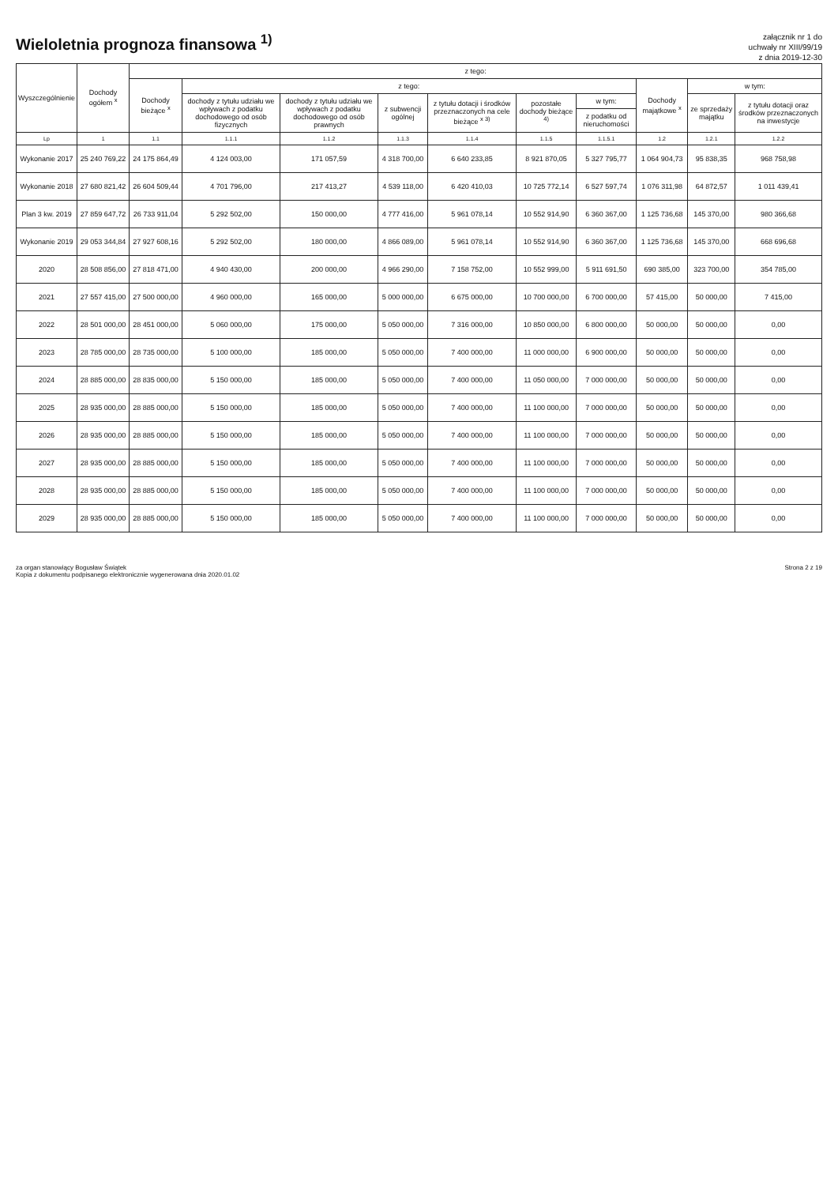Wieloletnia prognoza finansowa <sup>1)</sup>
załącznik nr 1 do
uchwały nr XIII/99/19
z dnia 2019-12-30
| Wyszczególnienie | Dochody ogółem <sup>x</sup> | z tego: | | | | | | | | | |
| --- | --- | --- | --- | --- | --- | --- | --- | --- | --- | --- | --- |
| | | Dochody bieżące <sup>x</sup> | z tego: | | | | | | Dochody majątkowe <sup>x</sup> | w tym: | |
| | | | dochody z tytułu udziału we wpływach z podatku dochodowego od osób fizycznych | dochody z tytułu udziału we wpływach z podatku dochodowego od osób prawnych | z subwencji ogólnej | z tytułu dotacji i środków przeznaczonych na cele bieżące <sup>x 3)</sup> | pozostałe dochody bieżące <sup>4)</sup> | w tym: | | ze sprzedaży majątku | z tytułu dotacji oraz środków przeznaczonych na inwestycje |
| | | | | | | | | z podatku od nieruchomości | | | |
| Lp | 1 | 1.1 | 1.1.1 | 1.1.2 | 1.1.3 | 1.1.4 | 1.1.5 | 1.1.5.1 | 1.2 | 1.2.1 | 1.2.2 |
| Wykonanie 2017 | 25 240 769,22 | 24 175 864,49 | 4 124 003,00 | 171 057,59 | 4 318 700,00 | 6 640 233,85 | 8 921 870,05 | 5 327 795,77 | 1 064 904,73 | 95 838,35 | 968 758,98 |
| Wykonanie 2018 | 27 680 821,42 | 26 604 509,44 | 4 701 796,00 | 217 413,27 | 4 539 118,00 | 6 420 410,03 | 10 725 772,14 | 6 527 597,74 | 1 076 311,98 | 64 872,57 | 1 011 439,41 |
| Plan 3 kw. 2019 | 27 859 647,72 | 26 733 911,04 | 5 292 502,00 | 150 000,00 | 4 777 416,00 | 5 961 078,14 | 10 552 914,90 | 6 360 367,00 | 1 125 736,68 | 145 370,00 | 980 366,68 |
| Wykonanie 2019 | 29 053 344,84 | 27 927 608,16 | 5 292 502,00 | 180 000,00 | 4 866 089,00 | 5 961 078,14 | 10 552 914,90 | 6 360 367,00 | 1 125 736,68 | 145 370,00 | 668 696,68 |
| 2020 | 28 508 856,00 | 27 818 471,00 | 4 940 430,00 | 200 000,00 | 4 966 290,00 | 7 158 752,00 | 10 552 999,00 | 5 911 691,50 | 690 385,00 | 323 700,00 | 354 785,00 |
| 2021 | 27 557 415,00 | 27 500 000,00 | 4 960 000,00 | 165 000,00 | 5 000 000,00 | 6 675 000,00 | 10 700 000,00 | 6 700 000,00 | 57 415,00 | 50 000,00 | 7 415,00 |
| 2022 | 28 501 000,00 | 28 451 000,00 | 5 060 000,00 | 175 000,00 | 5 050 000,00 | 7 316 000,00 | 10 850 000,00 | 6 800 000,00 | 50 000,00 | 50 000,00 | 0,00 |
| 2023 | 28 785 000,00 | 28 735 000,00 | 5 100 000,00 | 185 000,00 | 5 050 000,00 | 7 400 000,00 | 11 000 000,00 | 6 900 000,00 | 50 000,00 | 50 000,00 | 0,00 |
| 2024 | 28 885 000,00 | 28 835 000,00 | 5 150 000,00 | 185 000,00 | 5 050 000,00 | 7 400 000,00 | 11 050 000,00 | 7 000 000,00 | 50 000,00 | 50 000,00 | 0,00 |
| 2025 | 28 935 000,00 | 28 885 000,00 | 5 150 000,00 | 185 000,00 | 5 050 000,00 | 7 400 000,00 | 11 100 000,00 | 7 000 000,00 | 50 000,00 | 50 000,00 | 0,00 |
| 2026 | 28 935 000,00 | 28 885 000,00 | 5 150 000,00 | 185 000,00 | 5 050 000,00 | 7 400 000,00 | 11 100 000,00 | 7 000 000,00 | 50 000,00 | 50 000,00 | 0,00 |
| 2027 | 28 935 000,00 | 28 885 000,00 | 5 150 000,00 | 185 000,00 | 5 050 000,00 | 7 400 000,00 | 11 100 000,00 | 7 000 000,00 | 50 000,00 | 50 000,00 | 0,00 |
| 2028 | 28 935 000,00 | 28 885 000,00 | 5 150 000,00 | 185 000,00 | 5 050 000,00 | 7 400 000,00 | 11 100 000,00 | 7 000 000,00 | 50 000,00 | 50 000,00 | 0,00 |
| 2029 | 28 935 000,00 | 28 885 000,00 | 5 150 000,00 | 185 000,00 | 5 050 000,00 | 7 400 000,00 | 11 100 000,00 | 7 000 000,00 | 50 000,00 | 50 000,00 | 0,00 |
za organ stanowiący Bogusław Świątek
Kopia z dokumentu podpisanego elektronicznie wygenerowana dnia 2020.01.02
Strona 2 z 19